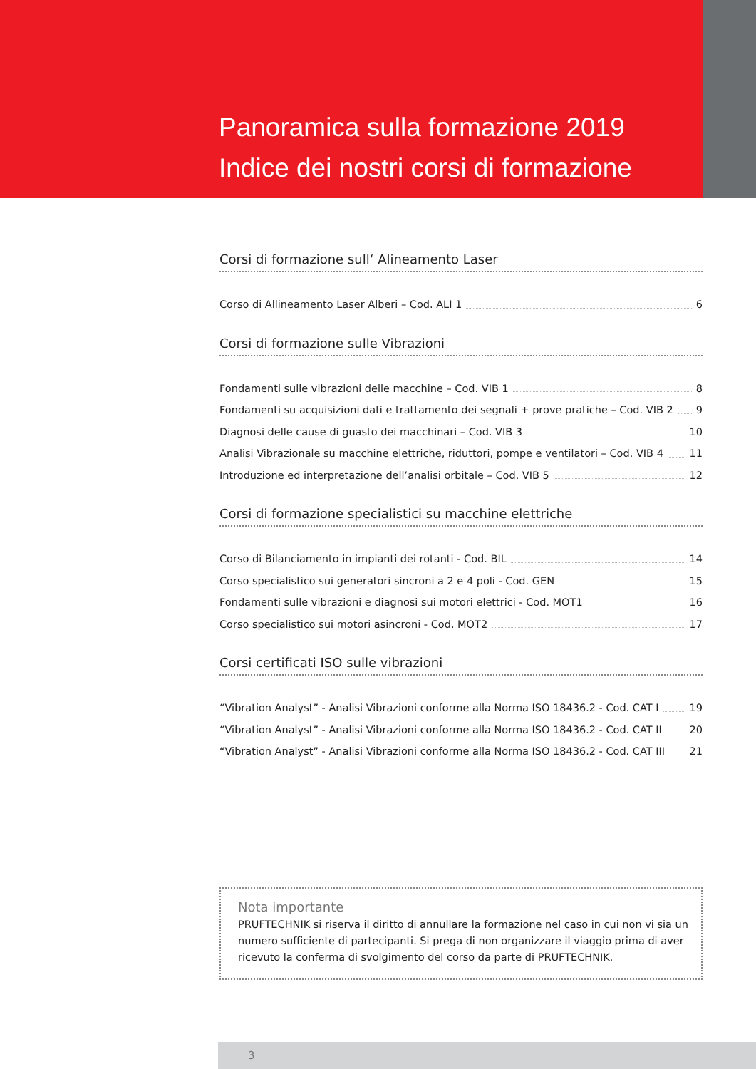Panoramica sulla formazione 2019
Indice dei nostri corsi di formazione
Corsi di formazione sull‘ Alineamento Laser
Corso di Allineamento Laser Alberi – Cod. ALI 1 6
Corsi di formazione sulle Vibrazioni
Fondamenti sulle vibrazioni delle macchine – Cod. VIB 1 8
Fondamenti su acquisizioni dati e trattamento dei segnali + prove pratiche – Cod. VIB 2 9
Diagnosi delle cause di guasto dei macchinari – Cod. VIB 3 10
Analisi Vibrazionale su macchine elettriche, riduttori, pompe e ventilatori – Cod. VIB 4 11
Introduzione ed interpretazione dell’analisi orbitale – Cod. VIB 5 12
Corsi di formazione specialistici su macchine elettriche
Corso di Bilanciamento in impianti dei rotanti - Cod. BIL 14
Corso specialistico sui generatori sincroni a 2 e 4 poli - Cod. GEN 15
Fondamenti sulle vibrazioni e diagnosi sui motori elettrici - Cod. MOT1 16
Corso specialistico sui motori asincroni - Cod. MOT2 17
Corsi certificati ISO sulle vibrazioni
“Vibration Analyst” - Analisi Vibrazioni conforme alla Norma ISO 18436.2 - Cod. CAT I 19
“Vibration Analyst” - Analisi Vibrazioni conforme alla Norma ISO 18436.2 - Cod. CAT II 20
“Vibration Analyst” - Analisi Vibrazioni conforme alla Norma ISO 18436.2 - Cod. CAT III 21
Nota importante
PRUFTECHNIK si riserva il diritto di annullare la formazione nel caso in cui non vi sia un numero sufficiente di partecipanti. Si prega di non organizzare il viaggio prima di aver ricevuto la conferma di svolgimento del corso da parte di PRUFTECHNIK.
3